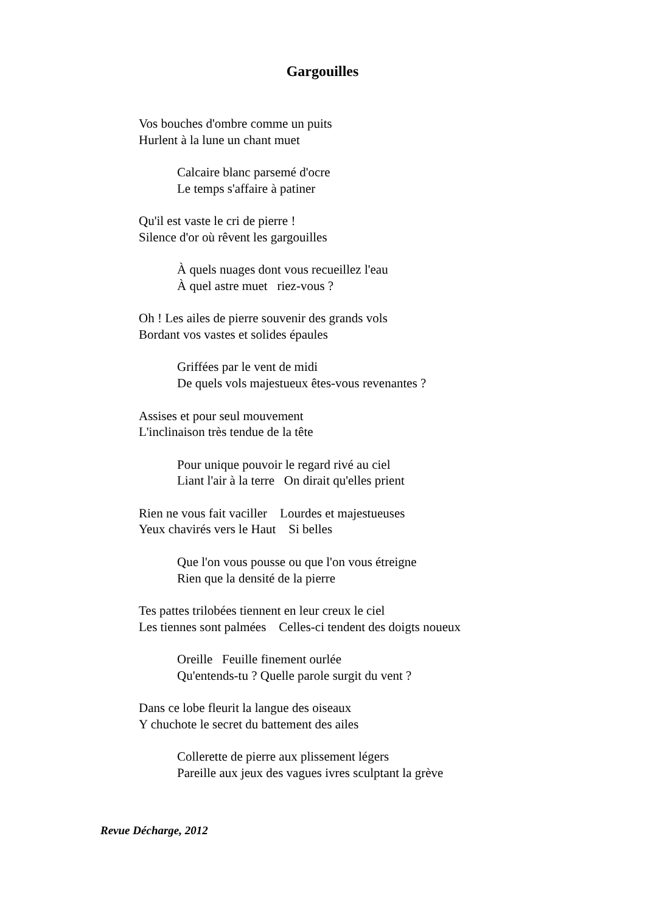Gargouilles
Vos bouches d'ombre comme un puits
Hurlent à la lune un chant muet
Calcaire blanc parsemé d'ocre
Le temps s'affaire à patiner
Qu'il est vaste le cri de pierre !
Silence d'or où rêvent les gargouilles
À quels nuages dont vous recueillez l'eau
À quel astre muet riez-vous ?
Oh ! Les ailes de pierre souvenir des grands vols
Bordant vos vastes et solides épaules
Griffées par le vent de midi
De quels vols majestueux êtes-vous revenantes ?
Assises et pour seul mouvement
L'inclinaison très tendue de la tête
Pour unique pouvoir le regard rivé au ciel
Liant l'air à la terre On dirait qu'elles prient
Rien ne vous fait vaciller Lourdes et majestueuses
Yeux chavirés vers le Haut Si belles
Que l'on vous pousse ou que l'on vous étreigne
Rien que la densité de la pierre
Tes pattes trilobées tiennent en leur creux le ciel
Les tiennes sont palmées Celles-ci tendent des doigts noueux
Oreille Feuille finement ourlée
Qu'entends-tu ? Quelle parole surgit du vent ?
Dans ce lobe fleurit la langue des oiseaux
Y chuchote le secret du battement des ailes
Collerette de pierre aux plissement légers
Pareille aux jeux des vagues ivres sculptant la grève
Revue Décharge, 2012